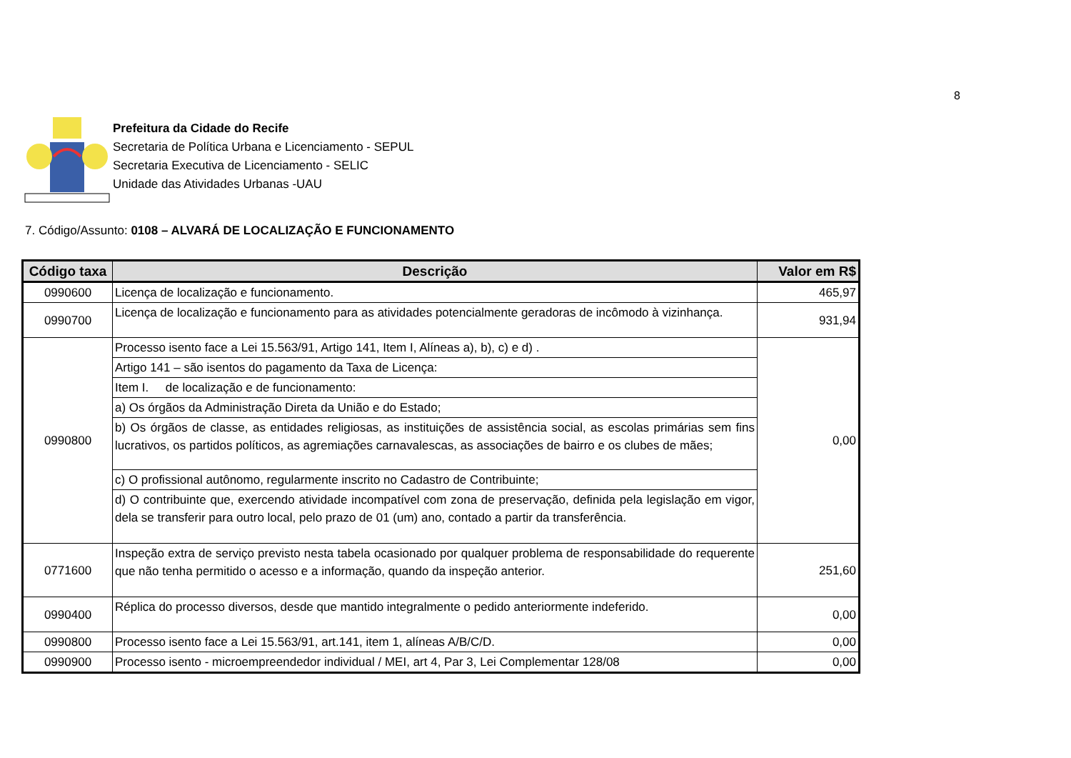8
Prefeitura da Cidade do Recife
Secretaria de Política Urbana e Licenciamento - SEPUL
Secretaria Executiva de Licenciamento - SELIC
Unidade das Atividades Urbanas -UAU
7. Código/Assunto: 0108 – ALVARÁ DE LOCALIZAÇÃO E FUNCIONAMENTO
| Código taxa | Descrição | Valor em R$ |
| --- | --- | --- |
| 0990600 | Licença de localização e funcionamento. | 465,97 |
| 0990700 | Licença de localização e funcionamento para as atividades potencialmente geradoras de incômodo à vizinhança. | 931,94 |
| 0990800 | Processo isento face a Lei 15.563/91, Artigo 141, Item I, Alíneas a), b), c) e d) . | 0,00 |
| | Artigo 141 – são isentos do pagamento da Taxa de Licença: | |
| | Item I. de localização e de funcionamento: | |
| | a) Os órgãos da Administração Direta da União e do Estado; | |
| | b) Os órgãos de classe, as entidades religiosas, as instituições de assistência social, as escolas primárias sem fins lucrativos, os partidos políticos, as agremiações carnavalescas, as associações de bairro e os clubes de mães; | |
| | c) O profissional autônomo, regularmente inscrito no Cadastro de Contribuinte; | |
| | d) O contribuinte que, exercendo atividade incompatível com zona de preservação, definida pela legislação em vigor, dela se transferir para outro local, pelo prazo de 01 (um) ano, contado a partir da transferência. | |
| 0771600 | Inspeção extra de serviço previsto nesta tabela ocasionado por qualquer problema de responsabilidade do requerente que não tenha permitido o acesso e a informação, quando da inspeção anterior. | 251,60 |
| 0990400 | Réplica do processo diversos, desde que mantido integralmente o pedido anteriormente indeferido. | 0,00 |
| 0990800 | Processo isento face a Lei 15.563/91, art.141, item 1, alíneas A/B/C/D. | 0,00 |
| 0990900 | Processo isento - microempreendedor individual / MEI, art 4, Par 3, Lei Complementar 128/08 | 0,00 |